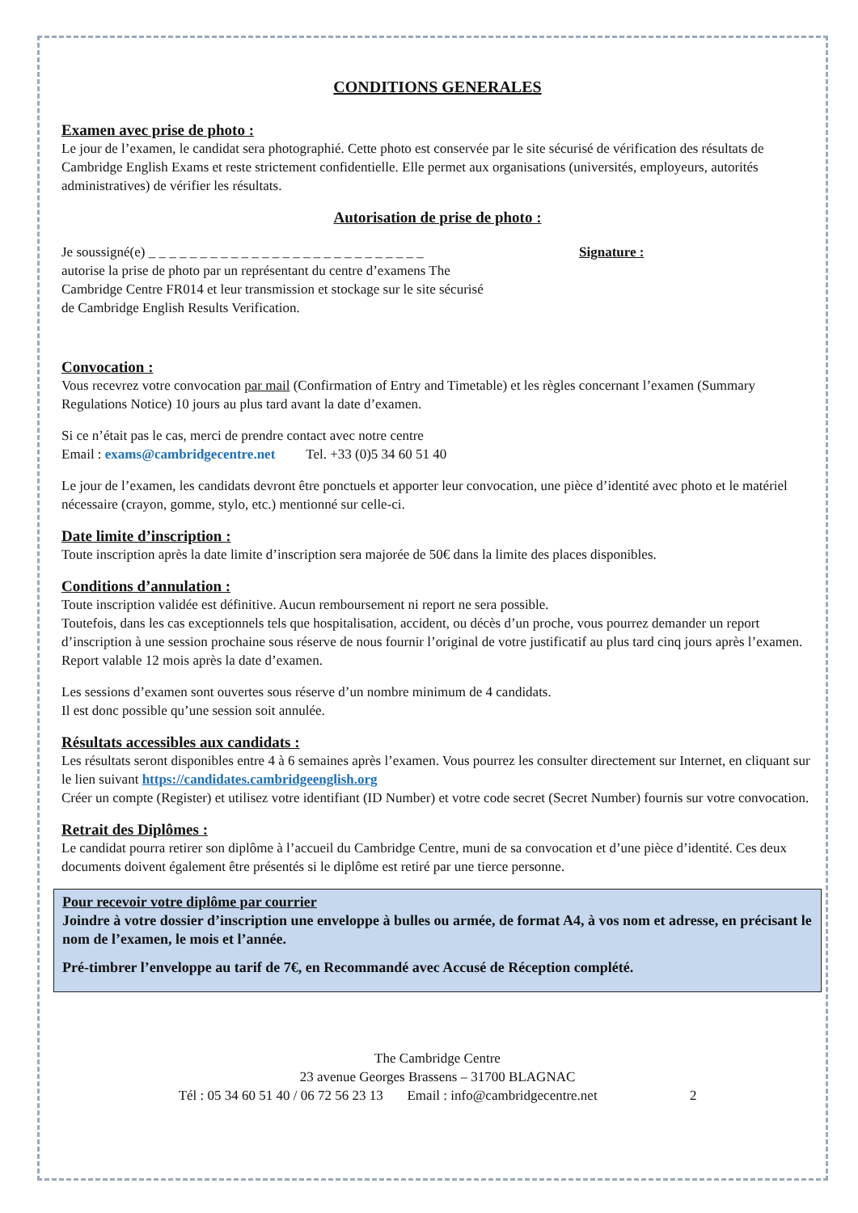CONDITIONS GENERALES
Examen avec prise de photo :
Le jour de l’examen, le candidat sera photographié. Cette photo est conservée par le site sécurisé de vérification des résultats de Cambridge English Exams et reste strictement confidentielle. Elle permet aux organisations (universités, employeurs, autorités administratives) de vérifier les résultats.
Autorisation de prise de photo :
Je soussigné(e) _ _ _ _ _ _ _ _ _ _ _ _ _ _ _ _ _ _ _ _ _ _ _ _ _ _ _
autorise la prise de photo par un représentant du centre d’examens The Cambridge Centre FR014 et leur transmission et stockage sur le site sécurisé de Cambridge English Results Verification.
Signature :
Convocation :
Vous recevrez votre convocation par mail (Confirmation of Entry and Timetable) et les règles concernant l’examen (Summary Regulations Notice) 10 jours au plus tard avant la date d’examen.
Si ce n’était pas le cas, merci de prendre contact avec notre centre
Email : exams@cambridgecentre.net Tel. +33 (0)5 34 60 51 40
Le jour de l’examen, les candidats devront être ponctuels et apporter leur convocation, une pièce d’identité avec photo et le matériel nécessaire (crayon, gomme, stylo, etc.) mentionné sur celle-ci.
Date limite d’inscription :
Toute inscription après la date limite d’inscription sera majorée de 50€ dans la limite des places disponibles.
Conditions d’annulation :
Toute inscription validée est définitive. Aucun remboursement ni report ne sera possible.
Toutefois, dans les cas exceptionnels tels que hospitalisation, accident, ou décès d’un proche, vous pourrez demander un report d’inscription à une session prochaine sous réserve de nous fournir l’original de votre justificatif au plus tard cinq jours après l’examen. Report valable 12 mois après la date d’examen.
Les sessions d’examen sont ouvertes sous réserve d’un nombre minimum de 4 candidats.
Il est donc possible qu’une session soit annulée.
Résultats accessibles aux candidats :
Les résultats seront disponibles entre 4 à 6 semaines après l’examen. Vous pourrez les consulter directement sur Internet, en cliquant sur le lien suivant https://candidates.cambridgeenglish.org
Créer un compte (Register) et utilisez votre identifiant (ID Number) et votre code secret (Secret Number) fournis sur votre convocation.
Retrait des Diplômes :
Le candidat pourra retirer son diplôme à l’accueil du Cambridge Centre, muni de sa convocation et d’une pièce d’identité. Ces deux documents doivent également être présentés si le diplôme est retiré par une tierce personne.
Pour recevoir votre diplôme par courrier
Joindre à votre dossier d’inscription une enveloppe à bulles ou armée, de format A4, à vos nom et adresse, en précisant le nom de l’examen, le mois et l’année.
Pré-timbrer l’enveloppe au tarif de 7€, en Recommandé avec Accusé de Réception complété.
The Cambridge Centre
23 avenue Georges Brassens – 31700 BLAGNAC
Tél : 05 34 60 51 40 / 06 72 56 23 13 Email : info@cambridgecentre.net 2